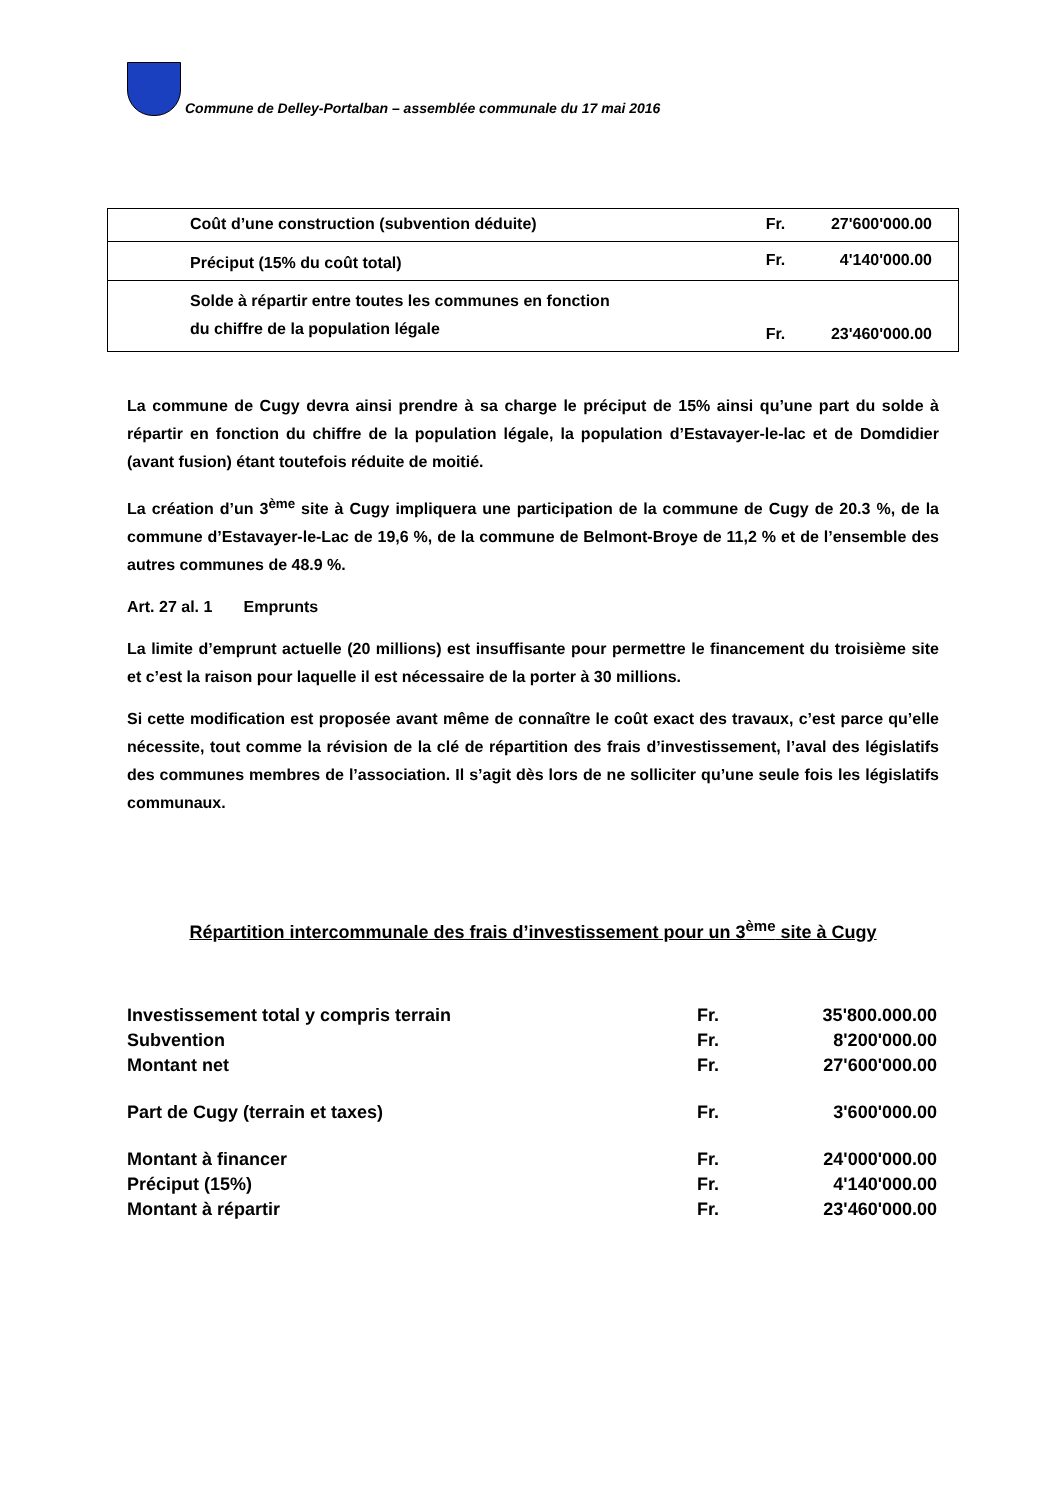Commune de Delley-Portalban – assemblée communale du 17 mai 2016
| Coût d’une construction (subvention déduite) | Fr. | 27'600'000.00 |
| Préciput (15% du coût total) | Fr. | 4'140'000.00 |
| Solde à répartir entre toutes les communes en fonction du chiffre de la population légale | Fr. | 23'460'000.00 |
La commune de Cugy devra ainsi prendre à sa charge le préciput de 15% ainsi qu’une part du solde à répartir en fonction du chiffre de la population légale, la population d’Estavayer-le-lac et de Domdidier (avant fusion) étant toutefois réduite de moitié.
La création d’un 3<sup>ème</sup> site à Cugy impliquera une participation de la commune de Cugy de 20.3 %, de la commune d’Estavayer-le-Lac de 19,6 %, de la commune de Belmont-Broye de 11,2 % et de l’ensemble des autres communes de 48.9 %.
Art. 27 al. 1 Emprunts
La limite d’emprunt actuelle (20 millions) est insuffisante pour permettre le financement du troisième site et c’est la raison pour laquelle il est nécessaire de la porter à 30 millions.
Si cette modification est proposée avant même de connaître le coût exact des travaux, c’est parce qu’elle nécessite, tout comme la révision de la clé de répartition des frais d’investissement, l’aval des législatifs des communes membres de l’association. Il s’agit dès lors de ne solliciter qu’une seule fois les législatifs communaux.
Répartition intercommunale des frais d’investissement pour un 3<sup>ème</sup> site à Cugy
| Investissement total y compris terrain | Fr. | 35'800.000.00 |
| Subvention | Fr. | 8'200'000.00 |
| Montant net | Fr. | 27'600'000.00 |
| Part de Cugy (terrain et taxes) | Fr. | 3'600'000.00 |
| Montant à financer | Fr. | 24'000'000.00 |
| Préciput (15%) | Fr. | 4'140'000.00 |
| Montant à répartir | Fr. | 23'460'000.00 |